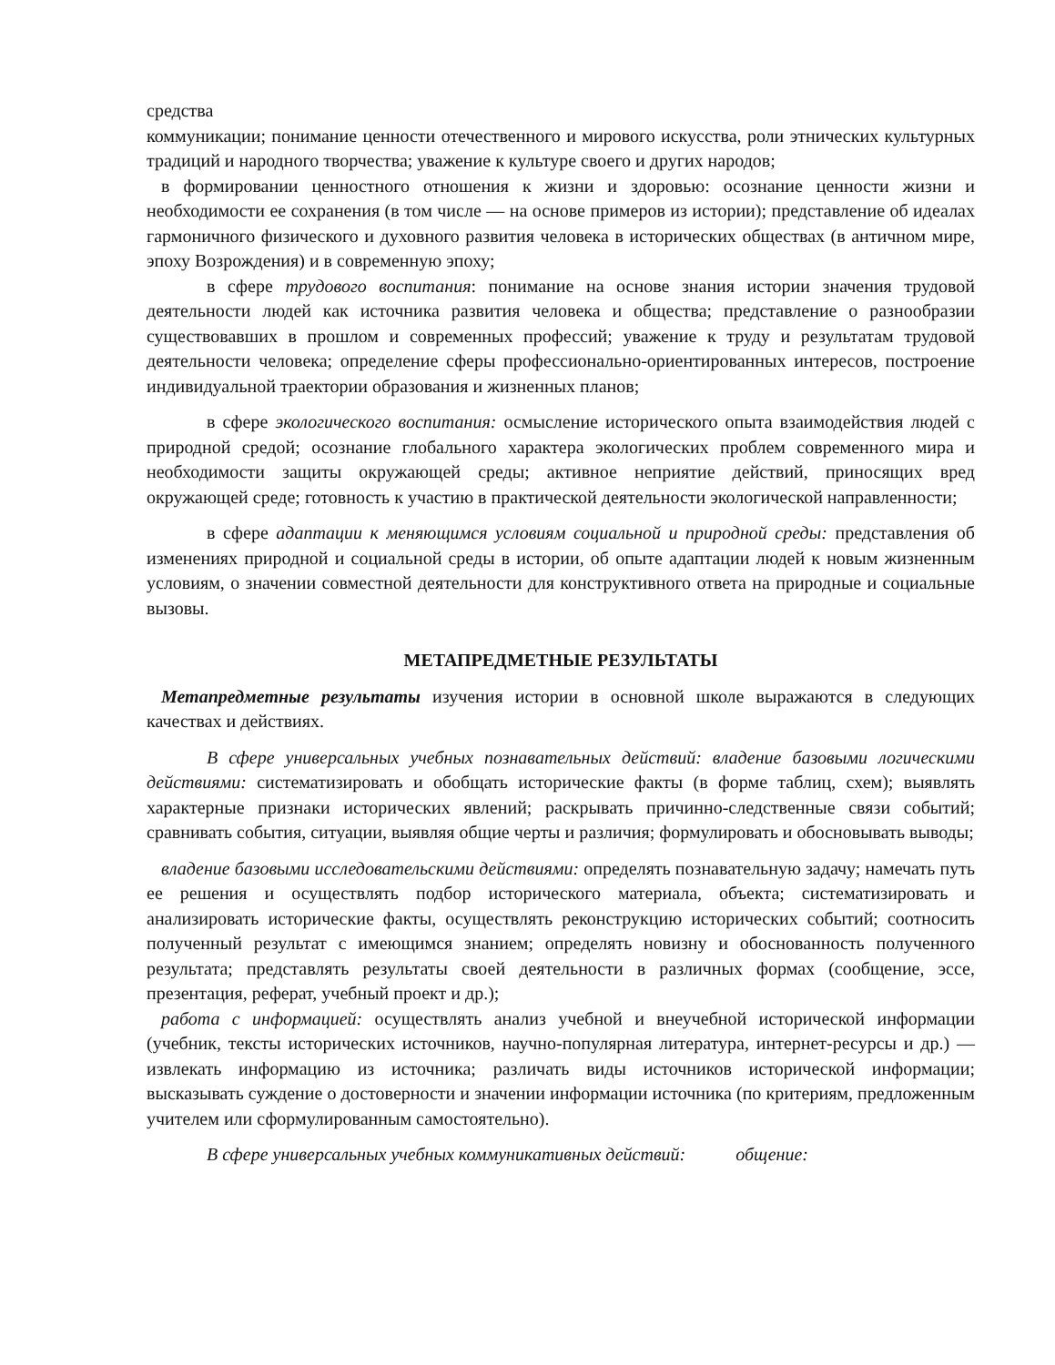средства
коммуникации; понимание ценности отечественного и мирового искусства, роли этнических культурных традиций и народного творчества; уважение к культуре своего и других народов;
в формировании ценностного отношения к жизни и здоровью: осознание ценности жизни и необходимости ее сохранения (в том числе — на основе примеров из истории); представление об идеалах гармоничного физического и духовного развития человека в исторических обществах (в античном мире, эпоху Возрождения) и в современную эпоху;
в сфере трудового воспитания: понимание на основе знания истории значения трудовой деятельности людей как источника развития человека и общества; представление о разнообразии существовавших в прошлом и современных профессий; уважение к труду и результатам трудовой деятельности человека; определение сферы профессионально-ориентированных интересов, построение индивидуальной траектории образования и жизненных планов;
в сфере экологического воспитания: осмысление исторического опыта взаимодействия людей с природной средой; осознание глобального характера экологических проблем современного мира и необходимости защиты окружающей среды; активное неприятие действий, приносящих вред окружающей среде; готовность к участию в практической деятельности экологической направленности;
в сфере адаптации к меняющимся условиям социальной и природной среды: представления об изменениях природной и социальной среды в истории, об опыте адаптации людей к новым жизненным условиям, о значении совместной деятельности для конструктивного ответа на природные и социальные вызовы.
МЕТАПРЕДМЕТНЫЕ РЕЗУЛЬТАТЫ
Метапредметные результаты изучения истории в основной школе выражаются в следующих качествах и действиях.
В сфере универсальных учебных познавательных действий: владение базовыми логическими действиями: систематизировать и обобщать исторические факты (в форме таблиц, схем); выявлять характерные признаки исторических явлений; раскрывать причинно-следственные связи событий; сравнивать события, ситуации, выявляя общие черты и различия; формулировать и обосновывать выводы;
владение базовыми исследовательскими действиями: определять познавательную задачу; намечать путь ее решения и осуществлять подбор исторического материала, объекта; систематизировать и анализировать исторические факты, осуществлять реконструкцию исторических событий; соотносить полученный результат с имеющимся знанием; определять новизну и обоснованность полученного результата; представлять результаты своей деятельности в различных формах (сообщение, эссе, презентация, реферат, учебный проект и др.);
работа с информацией: осуществлять анализ учебной и внеучебной исторической информации (учебник, тексты исторических источников, научно-популярная литература, интернет-ресурсы и др.) — извлекать информацию из источника; различать виды источников исторической информации; высказывать суждение о достоверности и значении информации источника (по критериям, предложенным учителем или сформулированным самостоятельно).
В сфере универсальных учебных коммуникативных действий: общение: